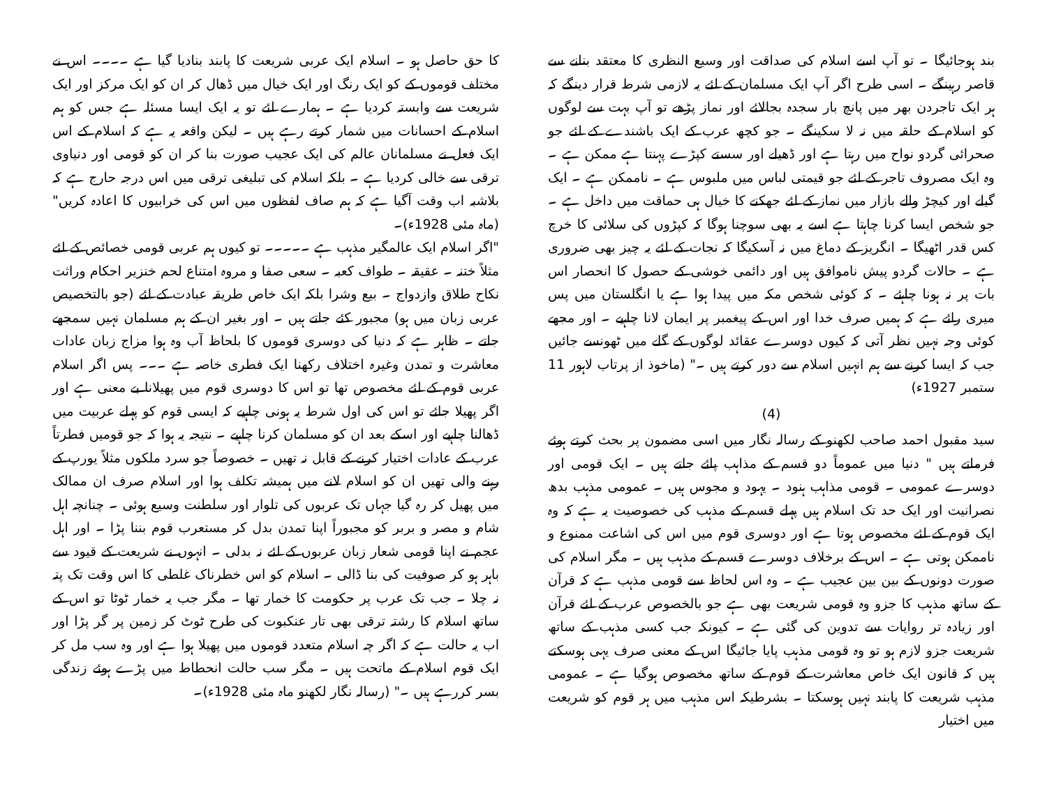بند ہوجائیگا ۔ تو آپ اسے اسلام کی صداقت اور وسیع النظری کا معتقد بنانے سے قاصر رہینگے ۔ اسی طرح اگر آپ ایک مسلمان کے لئے یہ لازمی شرط قرار دینگے کہ ہر ایک تاجردن بھر میں پانچ بار سجدہ بجالائے اور نماز پڑھے تو آپ بہت سے لوگوں کو اسلام کے حلقہ میں نہ لا سکینگے ۔ جو کچھ عرب کے ایک باشندے کے لئے جو صحرائی گردو نواح میں رہتا ہے اور ڈھیلے اور سستے کپڑے پہنتا ہے ممکن ہے ۔ وہ ایک مصروف تاجر کے لئے جو قیمتی لباس میں ملبوس ہے ۔ ناممکن ہے ۔ ایک گیلے اور کیچڑ والے بازار میں نماز کے لئے جھکنے کا خیال ہی حماقت میں داخل ہے ۔ جو شخص ایسا کرنا چاہتا ہے اسے یہ بھی سوچنا ہوگا کہ کپڑوں کی سلائی کا خرچ کس قدر اٹھیگا ۔ انگریز کے دماغ میں نہ آسکیگا کہ نجات کے لئے یہ چیز بھی ضروری ہے ۔ حالات گردو پیش ناموافق ہیں اور دائمی خوشی کے حصول کا انحصار اس بات پر نہ ہونا چاہئے ۔ کہ کوئی شخص مکہ میں پیدا ہوا ہے یا انگلستان میں پس میری رائے ہے کہ ہمیں صرف خدا اور اس کے پیغمبر پر ایمان لانا چاہیے ۔ اور مجھے کوئی وجہ نہیں نظر آتی کہ کیوں دوسرے عقائد لوگوں کے گلے میں ٹھونسے جائیں جب کہ ایسا کرنے سے ہم انہیں اسلام سے دور کرتے ہیں ۔" (ماخوذ از پرتاب لاہور 11 ستمبر 1927ء)
(4)
سید مقبول احمد صاحب لکھنو کے رسالہ نگار میں اسی مضمون پر بحث کرتے ہوئے فرماتے ہیں " دنیا میں عموماً دو قسم کے مذاہب پائے جاتے ہیں ۔ ایک قومی اور دوسرے عمومی ۔ قومی مذاہب ہنود ۔ یہود و مجوس ہیں ۔ عمومی مذہب بدھ نصرانیت اور ایک حد تک اسلام ہیں پہلے قسم کے مذہب کی خصوصیت یہ ہے کہ وہ ایک قوم کے لئے مخصوص ہوتا ہے اور دوسری قوم میں اس کی اشاعت ممنوع و ناممکن ہوتی ہے ۔ اس کے برخلاف دوسرے قسم کے مذہب ہیں ۔ مگر اسلام کی صورت دونوں کے بین بین عجیب ہے ۔ وہ اس لحاظ سے قومی مذہب ہے کہ قرآن کے ساتھ مذہب کا جزو وہ قومی شریعت بھی ہے جو بالخصوص عرب کے لئے قرآن اور زیادہ تر روایات سے تدوین کی گئی ہے ۔ کیونکہ جب کسی مذہب کے ساتھ شریعت جزو لازم ہو تو وہ قومی مذہب پایا جائیگا اس کے معنی صرف یہی ہوسکتے ہیں کہ قانون ایک خاص معاشرت کے قوم کے ساتھ مخصوص ہوگیا ہے ۔ عمومی مذہب شریعت کا پابند نہیں ہوسکتا ۔ بشرطیکہ اس مذہب میں ہر قوم کو شریعت میں اختیار
کا حق حاصل ہو ۔ اسلام ایک عربی شریعت کا پابند بنادیا گیا ہے ۔۔۔۔ اس نے مختلف قوموں کے کو ایک رنگ اور ایک خیال میں ڈھال کر ان کو ایک مرکز اور ایک شریعت سے وابستہ کردیا ہے ۔ ہمارے لئے تو یہ ایک ایسا مسئلہ ہے جس کو ہم اسلام کے احسانات میں شمار کرتے رہے ہیں ۔ لیکن واقعہ یہ ہے کہ اسلام کے اس ایک فعل نے مسلمانان عالم کی ایک عجیب صورت بنا کر ان کو قومی اور دنیاوی ترقی سے خالی کردیا ہے ۔ بلکہ اسلام کی تبلیغی ترقی میں اس درجہ حارج ہے کہ بلاشبہ اب وقت آگیا ہے کہ ہم صاف لفظوں میں اس کی خرابیوں کا اعادہ کریں" (ماہ مئی 1928ء)۔
"اگر اسلام ایک عالمگیر مذہب ہے ۔۔۔۔۔ تو کیوں ہم عربی قومی خصائص کے لئے مثلاً ختنہ ۔ عقیقہ ۔ طواف کعبہ ۔ سعی صفا و مروہ امتناع لحم خنزیر احکام وراثت نکاح طلاق وازدواج ۔ بیع وشرا بلکہ ایک خاص طریقہ عبادت کے لئے (جو بالتخصیص عربی زبان میں ہو) مجبور کئے جاتے ہیں ۔ اور بغیر ان کے ہم مسلمان نہیں سمجھے جاتے ۔ ظاہر ہے کہ دنیا کی دوسری قوموں کا بلحاظ آب وہ ہوا مزاج زبان عادات معاشرت و تمدن وغیرہ اختلاف رکھنا ایک فطری خاصہ ہے ۔۔۔ پس اگر اسلام عربی قوم کے لئے مخصوص تھا تو اس کا دوسری قوم میں پھیلانا بے معنی ہے اور اگر پھیلا جائے تو اس کی اول شرط یہ ہونی چاہیے کہ ایسی قوم کو پہلے عربیت میں ڈھالنا چاہیے اور اسکے بعد ان کو مسلمان کرنا چاہیے ۔ نتیجہ یہ ہوا کہ جو قومیں فطرتاً عرب کے عادات اختیار کرنے کے قابل نہ تھیں ۔ خصوصاً جو سرد ملکوں مثلاً یورپ کے رہنے والی تھیں ان کو اسلام لانے میں ہمیشہ تکلف ہوا اور اسلام صرف ان ممالک میں پھیل کر رہ گیا جہاں تک عربوں کی تلوار اور سلطنت وسیع ہوئی ۔ چنانچہ اہل شام و مصر و بربر کو مجبوراً اپنا تمدن بدل کر مستعرب قوم بننا پڑا ۔ اور اہل عجم نے اپنا قومی شعار زبان عربوں کے لئے نہ بدلی ۔ انہوں نے شریعت کے قیود سے باہر ہو کر صوفیت کی بنا ڈالی ۔ اسلام کو اس خطرناک غلطی کا اس وقت تک پتہ نہ چلا ۔ جب تک عرب پر حکومت کا خمار تھا ۔ مگر جب یہ خمار ٹوٹا تو اس کے ساتھ اسلام کا رشتہ ترقی بھی تار عنکبوت کی طرح ٹوٹ کر زمین پر گر پڑا اور اب یہ حالت ہے کہ اگر چہ اسلام متعدد قوموں میں پھیلا ہوا ہے اور وہ سب مل کر ایک قوم اسلام کے ماتحت ہیں ۔ مگر سب حالت انحطاط میں پڑے ہوئے زندگی بسر کررہے ہیں ۔" (رسالہ نگار لکھنو ماہ مئی 1928ء)۔